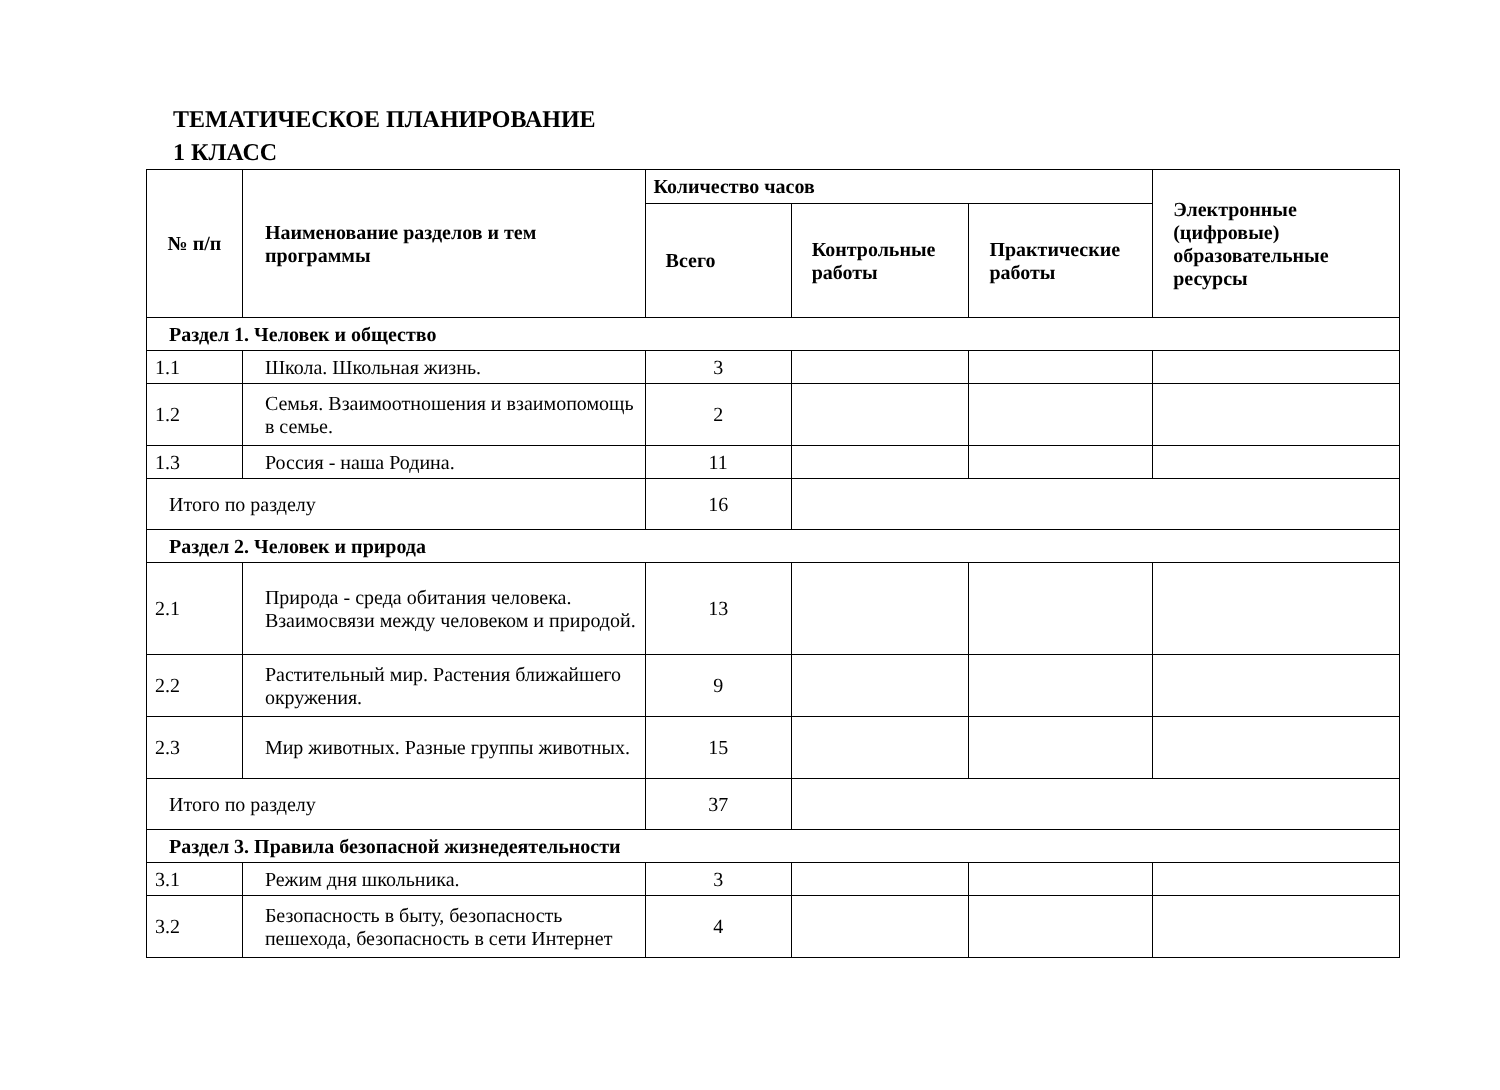ТЕМАТИЧЕСКОЕ ПЛАНИРОВАНИЕ
1 КЛАСС
| № п/п | Наименование разделов и тем программы | Количество часов | | | Электронные (цифровые) образовательные ресурсы |
| --- | --- | --- | --- | --- | --- |
| | | Всего | Контрольные работы | Практические работы | |
| Раздел 1. Человек и общество | | | | | |
| 1.1 | Школа. Школьная жизнь. | 3 | | | |
| 1.2 | Семья. Взаимоотношения и взаимопомощь в семье. | 2 | | | |
| 1.3 | Россия - наша Родина. | 11 | | | |
| Итого по разделу | | 16 | | | |
| Раздел 2. Человек и природа | | | | | |
| 2.1 | Природа - среда обитания человека. Взаимосвязи между человеком и природой. | 13 | | | |
| 2.2 | Растительный мир. Растения ближайшего окружения. | 9 | | | |
| 2.3 | Мир животных. Разные группы животных. | 15 | | | |
| Итого по разделу | | 37 | | | |
| Раздел 3. Правила безопасной жизнедеятельности | | | | | |
| 3.1 | Режим дня школьника. | 3 | | | |
| 3.2 | Безопасность в быту, безопасность пешехода, безопасность в сети Интернет | 4 | | | |